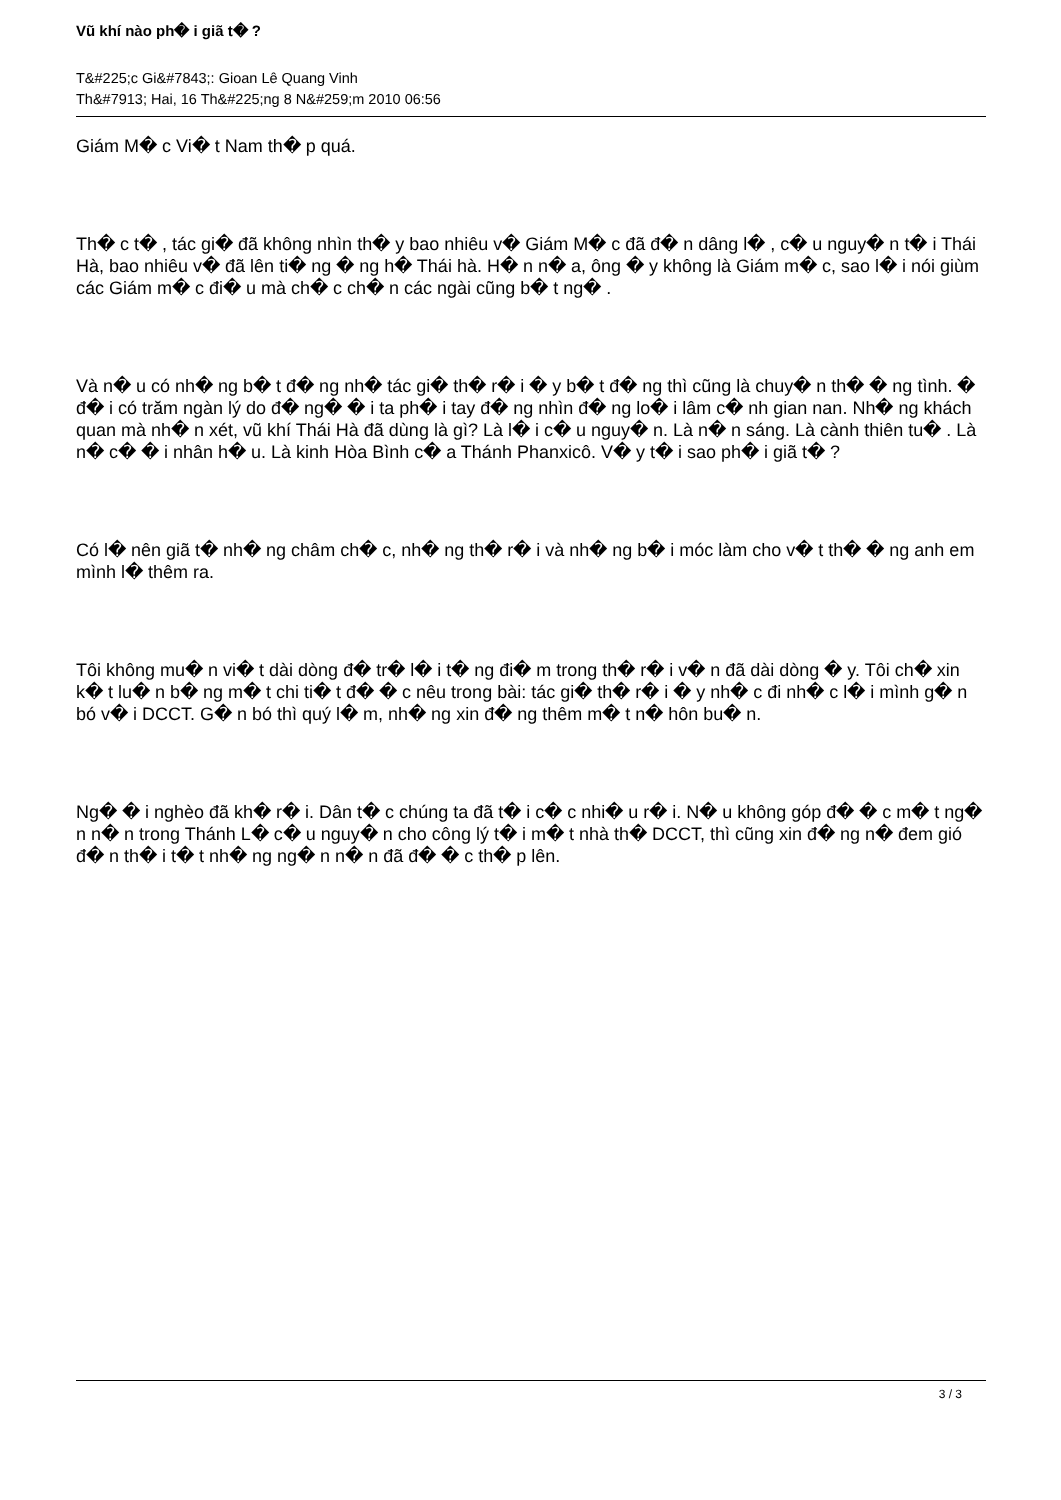Vũ khí nào ph� i giã t� ?
T&#225;c Gi&#7843;: Gioan Lê Quang Vinh
Th&#7913; Hai, 16 Th&#225;ng 8 N&#259;m 2010 06:56
Giám M� c Vi� t Nam th� p quá.
Th� c t� , tác gi� đã không nhìn th� y bao nhiêu v� Giám M� c đã đ� n dâng l� , c� u nguy� n t� i Thái Hà, bao nhiêu v� đã lên ti� ng � ng h� Thái hà. H� n n� a, ông � y không là Giám m� c, sao l� i nói giùm các Giám m� c đi� u mà ch� c ch� n các ngài cũng b� t ng� .
Và n� u có nh� ng b� t đ� ng nh� tác gi� th� r� i � y b� t đ� ng thì cũng là chuy� n th� � ng tình. � đ� i có trăm ngàn lý do đ� ng� � i ta ph� i tay đ� ng nhìn đ� ng lo� i lâm c� nh gian nan. Nh� ng khách quan mà nh� n xét, vũ khí Thái Hà đã dùng là gì? Là l� i c� u nguy� n. Là n� n sáng. Là cành thiên tu� . Là n� c� � i nhân h� u. Là kinh Hòa Bình c� a Thánh Phanxicô. V� y t� i sao ph� i giã t� ?
Có l� nên giã t� nh� ng châm ch� c, nh� ng th� r� i và nh� ng b� i móc làm cho v� t th� � ng anh em mình l� thêm ra.
Tôi không mu� n vi� t dài dòng đ� tr� l� i t� ng đi� m trong th� r� i v� n đã dài dòng � y. Tôi ch� xin k� t lu� n b� ng m� t chi ti� t đ� � c nêu trong bài: tác gi� th� r� i � y nh� c đi nh� c l� i mình g� n bó v� i DCCT. G� n bó thì quý l� m, nh� ng xin đ� ng thêm m� t n� hôn bu� n.
Ng� � i nghèo đã kh� r� i. Dân t� c chúng ta đã t� i c� c nhi� u r� i. N� u không góp đ� � c m� t ng� n n� n trong Thánh L� c� u nguy� n cho công lý t� i m� t nhà th� DCCT, thì cũng xin đ� ng n� đem gió đ� n th� i t� t nh� ng ng� n n� n đã đ� � c th� p lên.
3 / 3